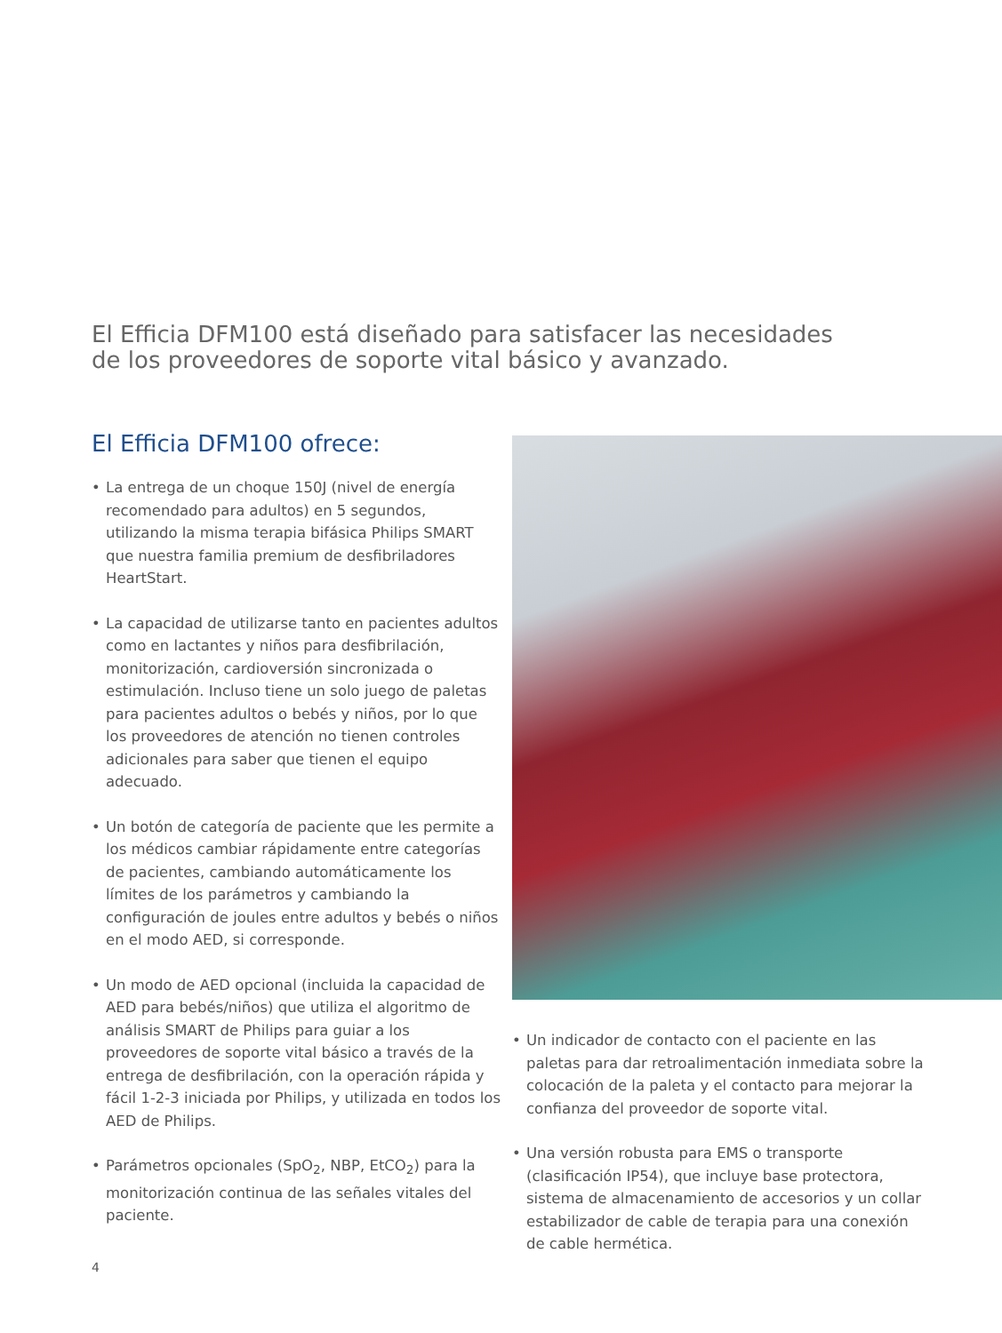El Efficia DFM100 está diseñado para satisfacer las necesidades
de los proveedores de soporte vital básico y avanzado.
El Efficia DFM100 ofrece:
• La entrega de un choque 150J (nivel de energía recomendado para adultos) en 5 segundos, utilizando la misma terapia bifásica Philips SMART que nuestra familia premium de desfibriladores HeartStart.
• La capacidad de utilizarse tanto en pacientes adultos como en lactantes y niños para desfibrilación, monitorización, cardioversión sincronizada o estimulación. Incluso tiene un solo juego de paletas para pacientes adultos o bebés y niños, por lo que los proveedores de atención no tienen controles adicionales para saber que tienen el equipo adecuado.
• Un botón de categoría de paciente que les permite a los médicos cambiar rápidamente entre categorías de pacientes, cambiando automáticamente los límites de los parámetros y cambiando la configuración de joules entre adultos y bebés o niños en el modo AED, si corresponde.
• Un modo de AED opcional (incluida la capacidad de AED para bebés/niños) que utiliza el algoritmo de análisis SMART de Philips para guiar a los proveedores de soporte vital básico a través de la entrega de desfibrilación, con la operación rápida y fácil 1-2-3 iniciada por Philips, y utilizada en todos los AED de Philips.
• Parámetros opcionales (SpO<sub>2</sub>, NBP, EtCO<sub>2</sub>) para la monitorización continua de las señales vitales del paciente.
• Un indicador de contacto con el paciente en las paletas para dar retroalimentación inmediata sobre la colocación de la paleta y el contacto para mejorar la confianza del proveedor de soporte vital.
• Una versión robusta para EMS o transporte (clasificación IP54), que incluye base protectora, sistema de almacenamiento de accesorios y un collar estabilizador de cable de terapia para una conexión de cable hermética.
4